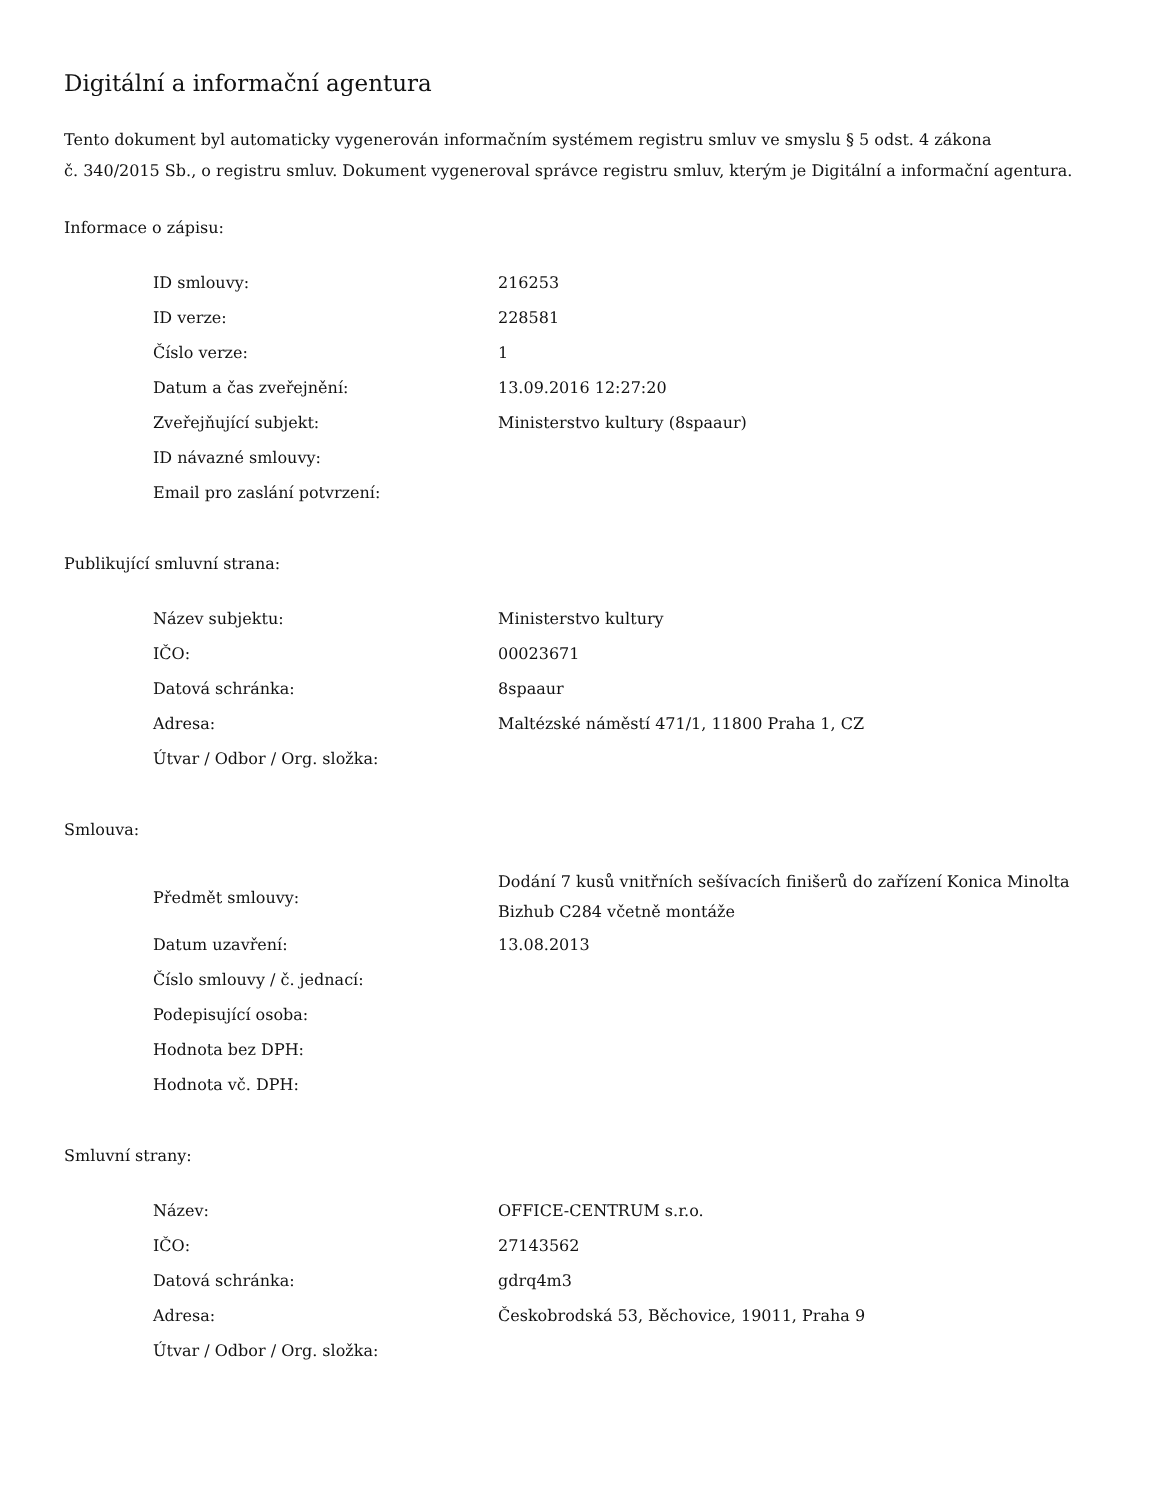Digitální a informační agentura
Tento dokument byl automaticky vygenerován informačním systémem registru smluv ve smyslu § 5 odst. 4 zákona
č. 340/2015 Sb., o registru smluv. Dokument vygeneroval správce registru smluv, kterým je Digitální a informační agentura.
Informace o zápisu:
| ID smlouvy: | 216253 |
| ID verze: | 228581 |
| Číslo verze: | 1 |
| Datum a čas zveřejnění: | 13.09.2016 12:27:20 |
| Zveřejňující subjekt: | Ministerstvo kultury (8spaaur) |
| ID návazné smlouvy: | |
| Email pro zaslání potvrzení: | |
Publikující smluvní strana:
| Název subjektu: | Ministerstvo kultury |
| IČO: | 00023671 |
| Datová schránka: | 8spaaur |
| Adresa: | Maltézské náměstí 471/1, 11800 Praha 1, CZ |
| Útvar / Odbor / Org. složka: | |
Smlouva:
| Předmět smlouvy: | Dodání 7 kusů vnitřních sešívacích finišerů do zařízení Konica Minolta Bizhub C284 včetně montáže |
| Datum uzavření: | 13.08.2013 |
| Číslo smlouvy / č. jednací: | |
| Podepisující osoba: | |
| Hodnota bez DPH: | |
| Hodnota vč. DPH: | |
Smluvní strany:
| Název: | OFFICE-CENTRUM s.r.o. |
| IČO: | 27143562 |
| Datová schránka: | gdrq4m3 |
| Adresa: | Českobrodská 53, Běchovice, 19011, Praha 9 |
| Útvar / Odbor / Org. složka: | |